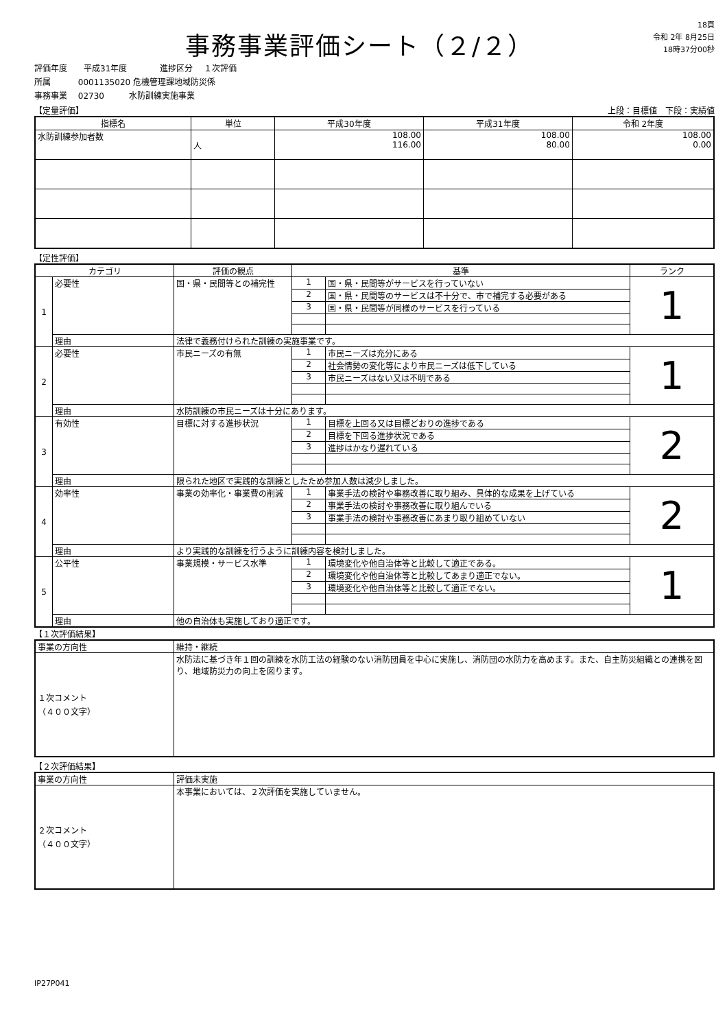事務事業評価シート（２/２）
18頁
令和 2年 8月25日
18時37分00秒
評価年度　　平成31年度　　　　進捗区分　 １次評価
所属　　　 0001135020 危機管理課地域防災係
事務事業　 02730　　　水防訓練実施事業
【定量評価】 上段：目標値　下段：実績値
| 指標名 | 単位 | 平成30年度 | 平成31年度 | 令和 2年度 |
| --- | --- | --- | --- | --- |
| 水防訓練参加者数 | 人 | 108.00 116.00 | 108.00 80.00 | 108.00 0.00 |
【定性評価】
| カテゴリ | | 評価の観点 | 基準 | | ランク |
| --- | --- | --- | --- | --- | --- |
| 1 | 必要性 | 国・県・民間等との補完性 | 1 | 国・県・民間等がサービスを行っていない | 1 |
| | | | 2 | 国・県・民間等のサービスは不十分で、市で補完する必要がある | |
| | | | 3 | 国・県・民間等が同様のサービスを行っている | |
| | 理由 | 法律で義務付けられた訓練の実施事業です。 | | | |
| 2 | 必要性 | 市民ニーズの有無 | 1 | 市民ニーズは充分にある | 1 |
| | | | 2 | 社会情勢の変化等により市民ニーズは低下している | |
| | | | 3 | 市民ニーズはない又は不明である | |
| | 理由 | 水防訓練の市民ニーズは十分にあります。 | | | |
| 3 | 有効性 | 目標に対する進捗状況 | 1 | 目標を上回る又は目標どおりの進捗である | 2 |
| | | | 2 | 目標を下回る進捗状況である | |
| | | | 3 | 進捗はかなり遅れている | |
| | 理由 | 限られた地区で実践的な訓練としたため参加人数は減少しました。 | | | |
| 4 | 効率性 | 事業の効率化・事業費の削減 | 1 | 事業手法の検討や事務改善に取り組み、具体的な成果を上げている | 2 |
| | | | 2 | 事業手法の検討や事務改善に取り組んでいる | |
| | | | 3 | 事業手法の検討や事務改善にあまり取り組めていない | |
| | 理由 | より実践的な訓練を行うように訓練内容を検討しました。 | | | |
| 5 | 公平性 | 事業規模・サービス水準 | 1 | 環境変化や他自治体等と比較して適正である。 | 1 |
| | | | 2 | 環境変化や他自治体等と比較してあまり適正でない。 | |
| | | | 3 | 環境変化や他自治体等と比較して適正でない。 | |
| | 理由 | 他の自治体も実施しており適正です。 | | | |
【１次評価結果】
| 事業の方向性 | 維持・継続 |
| １次コメント （４００文字） | 水防法に基づき年１回の訓練を水防工法の経験のない消防団員を中心に実施し、消防団の水防力を高めます。また、自主防災組織との連携を図り、地域防災力の向上を図ります。 |
【２次評価結果】
| 事業の方向性 | 評価未実施 |
| ２次コメント （４００文字） | 本事業においては、２次評価を実施していません。 |
IP27P041